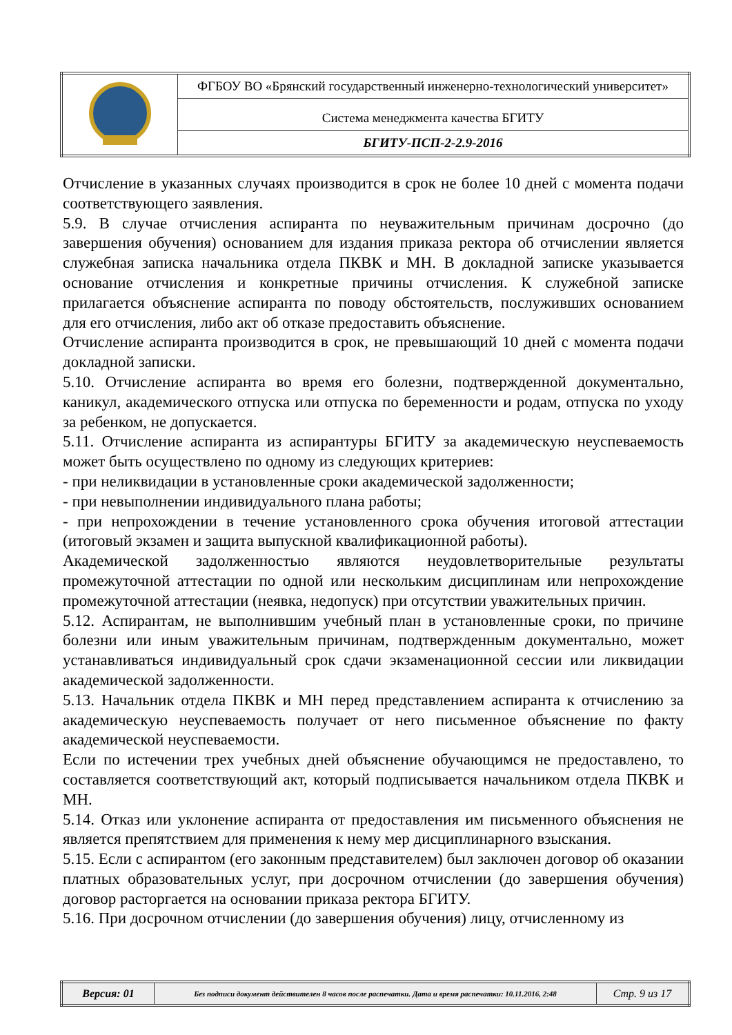| | ФГБОУ ВО «Брянский государственный инженерно-технологический университет» |
| | Система менеджмента качества БГИТУ |
| | БГИТУ-ПСП-2-2.9-2016 |
Отчисление в указанных случаях производится в срок не более 10 дней с момента подачи соответствующего заявления.
5.9. В случае отчисления аспиранта по неуважительным причинам досрочно (до завершения обучения) основанием для издания приказа ректора об отчислении является служебная записка начальника отдела ПКВК и МН. В докладной записке указывается основание отчисления и конкретные причины отчисления. К служебной записке прилагается объяснение аспиранта по поводу обстоятельств, послуживших основанием для его отчисления, либо акт об отказе предоставить объяснение.
Отчисление аспиранта производится в срок, не превышающий 10 дней с момента подачи докладной записки.
5.10. Отчисление аспиранта во время его болезни, подтвержденной документально, каникул, академического отпуска или отпуска по беременности и родам, отпуска по уходу за ребенком, не допускается.
5.11. Отчисление аспиранта из аспирантуры БГИТУ за академическую неуспеваемость может быть осуществлено по одному из следующих критериев:
- при неликвидации в установленные сроки академической задолженности;
- при невыполнении индивидуального плана работы;
- при непрохождении в течение установленного срока обучения итоговой аттестации (итоговый экзамен и защита выпускной квалификационной работы).
Академической задолженностью являются неудовлетворительные результаты промежуточной аттестации по одной или нескольким дисциплинам или непрохождение промежуточной аттестации (неявка, недопуск) при отсутствии уважительных причин.
5.12. Аспирантам, не выполнившим учебный план в установленные сроки, по причине болезни или иным уважительным причинам, подтвержденным документально, может устанавливаться индивидуальный срок сдачи экзаменационной сессии или ликвидации академической задолженности.
5.13. Начальник отдела ПКВК и МН перед представлением аспиранта к отчислению за академическую неуспеваемость получает от него письменное объяснение по факту академической неуспеваемости.
Если по истечении трех учебных дней объяснение обучающимся не предоставлено, то составляется соответствующий акт, который подписывается начальником отдела ПКВК и МН.
5.14. Отказ или уклонение аспиранта от предоставления им письменного объяснения не является препятствием для применения к нему мер дисциплинарного взыскания.
5.15. Если с аспирантом (его законным представителем) был заключен договор об оказании платных образовательных услуг, при досрочном отчислении (до завершения обучения) договор расторгается на основании приказа ректора БГИТУ.
5.16. При досрочном отчислении (до завершения обучения) лицу, отчисленному из
| Версия: 01 | Без подписи документ действителен 8 часов после распечатки. Дата и время распечатки: 10.11.2016, 2:48 | Стр. 9 из 17 |